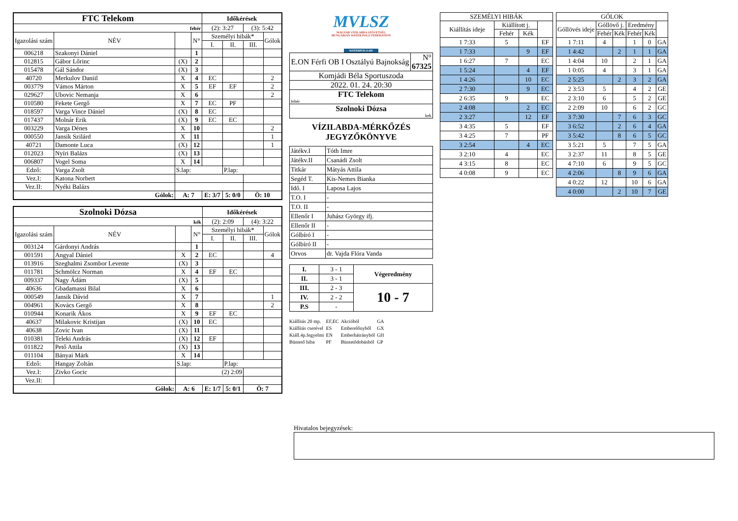| FTC Telekom | | | | Időkérések | | | |
| --- | --- | --- | --- | --- | --- | --- | --- |
| fehér | | | | (2): 3:27 | | (3): 5:42 | |
| Igazolási szám | NÉV | | N° | Személyi hibák* | | | Gólok |
| | | | | I. | II. | III. | |
| 006218 | Szakonyi Dániel | | 1 | | | | |
| 012815 | Gábor Lőrinc | (X) | 2 | | | | |
| 015478 | Gál Sándor | (X) | 3 | | | | |
| 40720 | Merkulov Daniil | X | 4 | EC | | | 2 |
| 003779 | Vámos Márton | X | 5 | EF | EF | | 2 |
| 029627 | Ubovic Nemanja | X | 6 | | | | 2 |
| 010580 | Fekete Gergő | X | 7 | EC | PF | | |
| 018597 | Varga Vince Dániel | (X) | 8 | EC | | | |
| 017437 | Molnár Erik | (X) | 9 | EC | EC | | |
| 003229 | Varga Dénes | X | 10 | | | | 2 |
| 000550 | Jansik Szilárd | X | 11 | | | | 1 |
| 40721 | Damonte Luca | (X) | 12 | | | | 1 |
| 012023 | Nyíri Balázs | (X) | 13 | | | | |
| 006807 | Vogel Soma | X | 14 | | | | |
| Edző: | Varga Zsolt | S.lap: | | | P.lap: | | |
| Vez.I: | Katona Norbert | | | | | | |
| Vez.II: | Nyéki Balázs | | | | | | |
| Gólok: | | A: 7 | | E: 3/7 | 5: 0/0 | Ö: 10 | |
| Szolnoki Dózsa | | | | Időkérések | | | |
| --- | --- | --- | --- | --- | --- | --- | --- |
| kék | | | | (2): 2:09 | | (4): 3:22 | |
| Igazolási szám | NÉV | | N° | Személyi hibák* | | | Gólok |
| | | | | I. | II. | III. | |
| 003124 | Gárdonyi András | | 1 | | | | |
| 001591 | Angyal Dániel | X | 2 | EC | | | 4 |
| 013916 | Szeghalmi Zsombor Levente | (X) | 3 | | | | |
| 011781 | Schmölcz Norman | X | 4 | EF | EC | | |
| 009337 | Nagy Ádám | (X) | 5 | | | | |
| 40636 | Gbadamassi Bilal | X | 6 | | | | |
| 000549 | Jansik Dávid | X | 7 | | | | 1 |
| 004961 | Kovács Gergő | X | 8 | | | | 2 |
| 010944 | Konarik Ákos | X | 9 | EF | EC | | |
| 40637 | Milakovic Kristijan | (X) | 10 | EC | | | |
| 40638 | Zovic Ivan | (X) | 11 | | | | |
| 010381 | Teleki András | (X) | 12 | EF | | | |
| 011822 | Pető Attila | (X) | 13 | | | | |
| 011104 | Bányai Márk | X | 14 | | | | |
| Edző: | Hangay Zoltán | S.lap: | | | P.lap: | | |
| Vez.I: | Zivko Gocic | (2) 2:09 | | | | | |
| Vez.II: | | | | | | | |
| Gólok: | | A: 6 | | E: 1/7 | 5: 0/1 | Ö: 7 | |
MVLSZ
MAGYAR VÍZILABDA SZÖVETSÉG
HUNGARIAN WATER POLO FEDERATION
WATERPOLO.HU
| E.ON Férfi OB I Osztályú Bajnokság | N° 67325 |
| Komjádi Béla Sportuszoda | |
| 2022. 01. 24. 20:30 | |
| FTC Telekom fehér | |
| Szolnoki Dózsa kek | |
VÍZILABDA-MÉRKŐZÉS
JEGYZŐKÖNYVE
| Játékv.I | Tóth Imre |
| Játékv.II | Csanádi Zsolt |
| Titkár | Mátyás Attila |
| Segéd T. | Kis-Nemes Bianka |
| Idő. I | Laposa Lajos |
| T.O. I | - |
| T.O. II | - |
| Ellenőr I | Juhász György ifj. |
| Ellenőr II | - |
| Gólbíró I | - |
| Gólbíró II | - |
| Orvos | dr. Vajda Flóra Vanda |
| I. | 3 - 1 | Végeredmény |
| II. | 3 - 1 | |
| III. | 2 - 3 | 10 - 7 |
| IV. | 2 - 2 | |
| P.S | - | |
| Kiállítás 20 mp. | EF,EC | Akcióból | GA |
| Kiállítás cserével | ES | Emberelőnyből | GX |
| Kiáll.4p.fegyelmi | EN | Emberhátrányból | GH |
| Büntető hiba | PF | Büntetődobásból | GP |
| SZEMÉLYI HIBÁK | | | |
| --- | --- | --- | --- |
| Kiállítás ideje | Kiállított j. | | |
| | Fehér | Kék | |
| 1 7:33 | 5 | | EF |
| 1 7:33 | | 9 | EF |
| 1 6:27 | 7 | | EC |
| 1 5:24 | | 4 | EF |
| 1 4:26 | | 10 | EC |
| 2 7:30 | | 9 | EC |
| 2 6:35 | 9 | | EC |
| 2 4:08 | | 2 | EC |
| 2 3:27 | | 12 | EF |
| 3 4:35 | 5 | | EF |
| 3 4:25 | 7 | | PF |
| 3 2:54 | | 4 | EC |
| 3 2:10 | 4 | | EC |
| 4 3:15 | 8 | | EC |
| 4 0:08 | 9 | | EC |
| GÓLOK | | | | | |
| --- | --- | --- | --- | --- | --- |
| Góllövés ideje | Góllövő j. | | Eredmény | | |
| | Fehér | Kék | Fehér | Kék | |
| 1 7:11 | 4 | | 1 | 0 | GA |
| 1 4:42 | | 2 | 1 | 1 | GA |
| 1 4:04 | 10 | | 2 | 1 | GA |
| 1 0:05 | 4 | | 3 | 1 | GA |
| 2 5:25 | | 2 | 3 | 2 | GA |
| 2 3:53 | 5 | | 4 | 2 | GE |
| 2 3:10 | 6 | | 5 | 2 | GE |
| 2 2:09 | 10 | | 6 | 2 | GC |
| 3 7:30 | | 7 | 6 | 3 | GC |
| 3 6:52 | | 2 | 6 | 4 | GA |
| 3 5:42 | | 8 | 6 | 5 | GC |
| 3 5:21 | 5 | | 7 | 5 | GA |
| 3 2:37 | 11 | | 8 | 5 | GE |
| 4 7:10 | 6 | | 9 | 5 | GC |
| 4 2:06 | | 8 | 9 | 6 | GA |
| 4 0:22 | 12 | | 10 | 6 | GA |
| 4 0:00 | | 2 | 10 | 7 | GE |
Hivatalos bejegyzések: